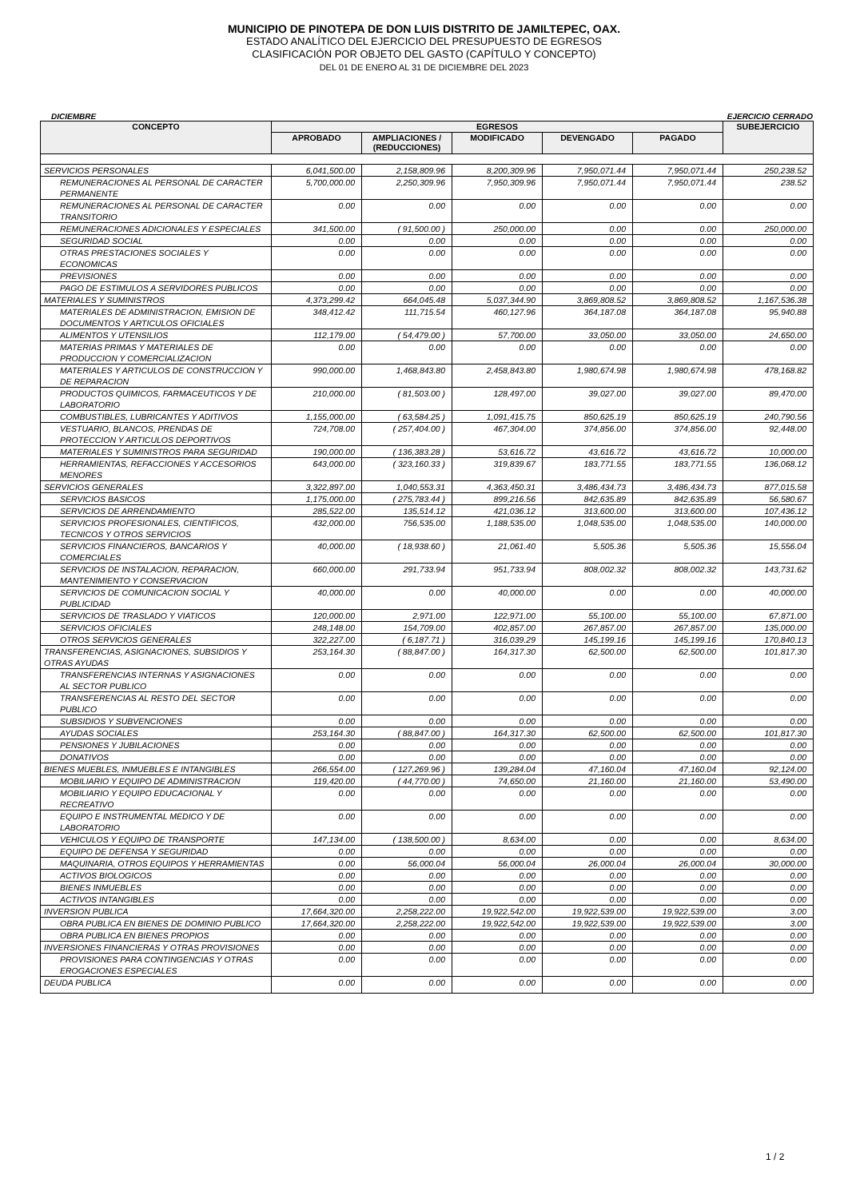MUNICIPIO DE PINOTEPA DE DON LUIS DISTRITO DE JAMILTEPEC, OAX.
ESTADO ANALÍTICO DEL EJERCICIO DEL PRESUPUESTO DE EGRESOS
CLASIFICACIÓN POR OBJETO DEL GASTO (CAPÍTULO Y CONCEPTO)
DEL 01 DE ENERO AL 31 DE DICIEMBRE DEL 2023
DICIEMBRE EJERCICIO CERRADO
| CONCEPTO | EGRESOS | | | | | SUBEJERCICIO |
| --- | --- | --- | --- | --- | --- | --- |
| | APROBADO | AMPLIACIONES / (REDUCCIONES) | MODIFICADO | DEVENGADO | PAGADO | |
| SERVICIOS PERSONALES | 6,041,500.00 | 2,158,809.96 | 8,200,309.96 | 7,950,071.44 | 7,950,071.44 | 250,238.52 |
| REMUNERACIONES AL PERSONAL DE CARACTER PERMANENTE | 5,700,000.00 | 2,250,309.96 | 7,950,309.96 | 7,950,071.44 | 7,950,071.44 | 238.52 |
| REMUNERACIONES AL PERSONAL DE CARACTER TRANSITORIO | 0.00 | 0.00 | 0.00 | 0.00 | 0.00 | 0.00 |
| REMUNERACIONES ADICIONALES Y ESPECIALES | 341,500.00 | ( 91,500.00 ) | 250,000.00 | 0.00 | 0.00 | 250,000.00 |
| SEGURIDAD SOCIAL | 0.00 | 0.00 | 0.00 | 0.00 | 0.00 | 0.00 |
| OTRAS PRESTACIONES SOCIALES Y ECONOMICAS | 0.00 | 0.00 | 0.00 | 0.00 | 0.00 | 0.00 |
| PREVISIONES | 0.00 | 0.00 | 0.00 | 0.00 | 0.00 | 0.00 |
| PAGO DE ESTIMULOS A SERVIDORES PUBLICOS | 0.00 | 0.00 | 0.00 | 0.00 | 0.00 | 0.00 |
| MATERIALES Y SUMINISTROS | 4,373,299.42 | 664,045.48 | 5,037,344.90 | 3,869,808.52 | 3,869,808.52 | 1,167,536.38 |
| MATERIALES DE ADMINISTRACION, EMISION DE DOCUMENTOS Y ARTICULOS OFICIALES | 348,412.42 | 111,715.54 | 460,127.96 | 364,187.08 | 364,187.08 | 95,940.88 |
| ALIMENTOS Y UTENSILIOS | 112,179.00 | ( 54,479.00 ) | 57,700.00 | 33,050.00 | 33,050.00 | 24,650.00 |
| MATERIAS PRIMAS Y MATERIALES DE PRODUCCION Y COMERCIALIZACION | 0.00 | 0.00 | 0.00 | 0.00 | 0.00 | 0.00 |
| MATERIALES Y ARTICULOS DE CONSTRUCCION Y DE REPARACION | 990,000.00 | 1,468,843.80 | 2,458,843.80 | 1,980,674.98 | 1,980,674.98 | 478,168.82 |
| PRODUCTOS QUIMICOS, FARMACEUTICOS Y DE LABORATORIO | 210,000.00 | ( 81,503.00 ) | 128,497.00 | 39,027.00 | 39,027.00 | 89,470.00 |
| COMBUSTIBLES, LUBRICANTES Y ADITIVOS | 1,155,000.00 | ( 63,584.25 ) | 1,091,415.75 | 850,625.19 | 850,625.19 | 240,790.56 |
| VESTUARIO, BLANCOS, PRENDAS DE PROTECCION Y ARTICULOS DEPORTIVOS | 724,708.00 | ( 257,404.00 ) | 467,304.00 | 374,856.00 | 374,856.00 | 92,448.00 |
| MATERIALES Y SUMINISTROS PARA SEGURIDAD | 190,000.00 | ( 136,383.28 ) | 53,616.72 | 43,616.72 | 43,616.72 | 10,000.00 |
| HERRAMIENTAS, REFACCIONES Y ACCESORIOS MENORES | 643,000.00 | ( 323,160.33 ) | 319,839.67 | 183,771.55 | 183,771.55 | 136,068.12 |
| SERVICIOS GENERALES | 3,322,897.00 | 1,040,553.31 | 4,363,450.31 | 3,486,434.73 | 3,486,434.73 | 877,015.58 |
| SERVICIOS BASICOS | 1,175,000.00 | ( 275,783.44 ) | 899,216.56 | 842,635.89 | 842,635.89 | 56,580.67 |
| SERVICIOS DE ARRENDAMIENTO | 285,522.00 | 135,514.12 | 421,036.12 | 313,600.00 | 313,600.00 | 107,436.12 |
| SERVICIOS PROFESIONALES, CIENTIFICOS, TECNICOS Y OTROS SERVICIOS | 432,000.00 | 756,535.00 | 1,188,535.00 | 1,048,535.00 | 1,048,535.00 | 140,000.00 |
| SERVICIOS FINANCIEROS, BANCARIOS Y COMERCIALES | 40,000.00 | ( 18,938.60 ) | 21,061.40 | 5,505.36 | 5,505.36 | 15,556.04 |
| SERVICIOS DE INSTALACION, REPARACION, MANTENIMIENTO Y CONSERVACION | 660,000.00 | 291,733.94 | 951,733.94 | 808,002.32 | 808,002.32 | 143,731.62 |
| SERVICIOS DE COMUNICACION SOCIAL Y PUBLICIDAD | 40,000.00 | 0.00 | 40,000.00 | 0.00 | 0.00 | 40,000.00 |
| SERVICIOS DE TRASLADO Y VIATICOS | 120,000.00 | 2,971.00 | 122,971.00 | 55,100.00 | 55,100.00 | 67,871.00 |
| SERVICIOS OFICIALES | 248,148.00 | 154,709.00 | 402,857.00 | 267,857.00 | 267,857.00 | 135,000.00 |
| OTROS SERVICIOS GENERALES | 322,227.00 | ( 6,187.71 ) | 316,039.29 | 145,199.16 | 145,199.16 | 170,840.13 |
| TRANSFERENCIAS, ASIGNACIONES, SUBSIDIOS Y OTRAS AYUDAS | 253,164.30 | ( 88,847.00 ) | 164,317.30 | 62,500.00 | 62,500.00 | 101,817.30 |
| TRANSFERENCIAS INTERNAS Y ASIGNACIONES AL SECTOR PUBLICO | 0.00 | 0.00 | 0.00 | 0.00 | 0.00 | 0.00 |
| TRANSFERENCIAS AL RESTO DEL SECTOR PUBLICO | 0.00 | 0.00 | 0.00 | 0.00 | 0.00 | 0.00 |
| SUBSIDIOS Y SUBVENCIONES | 0.00 | 0.00 | 0.00 | 0.00 | 0.00 | 0.00 |
| AYUDAS SOCIALES | 253,164.30 | ( 88,847.00 ) | 164,317.30 | 62,500.00 | 62,500.00 | 101,817.30 |
| PENSIONES Y JUBILACIONES | 0.00 | 0.00 | 0.00 | 0.00 | 0.00 | 0.00 |
| DONATIVOS | 0.00 | 0.00 | 0.00 | 0.00 | 0.00 | 0.00 |
| BIENES MUEBLES, INMUEBLES E INTANGIBLES | 266,554.00 | ( 127,269.96 ) | 139,284.04 | 47,160.04 | 47,160.04 | 92,124.00 |
| MOBILIARIO Y EQUIPO DE ADMINISTRACION | 119,420.00 | ( 44,770.00 ) | 74,650.00 | 21,160.00 | 21,160.00 | 53,490.00 |
| MOBILIARIO Y EQUIPO EDUCACIONAL Y RECREATIVO | 0.00 | 0.00 | 0.00 | 0.00 | 0.00 | 0.00 |
| EQUIPO E INSTRUMENTAL MEDICO Y DE LABORATORIO | 0.00 | 0.00 | 0.00 | 0.00 | 0.00 | 0.00 |
| VEHICULOS Y EQUIPO DE TRANSPORTE | 147,134.00 | ( 138,500.00 ) | 8,634.00 | 0.00 | 0.00 | 8,634.00 |
| EQUIPO DE DEFENSA Y SEGURIDAD | 0.00 | 0.00 | 0.00 | 0.00 | 0.00 | 0.00 |
| MAQUINARIA, OTROS EQUIPOS Y HERRAMIENTAS | 0.00 | 56,000.04 | 56,000.04 | 26,000.04 | 26,000.04 | 30,000.00 |
| ACTIVOS BIOLOGICOS | 0.00 | 0.00 | 0.00 | 0.00 | 0.00 | 0.00 |
| BIENES INMUEBLES | 0.00 | 0.00 | 0.00 | 0.00 | 0.00 | 0.00 |
| ACTIVOS INTANGIBLES | 0.00 | 0.00 | 0.00 | 0.00 | 0.00 | 0.00 |
| INVERSION PUBLICA | 17,664,320.00 | 2,258,222.00 | 19,922,542.00 | 19,922,539.00 | 19,922,539.00 | 3.00 |
| OBRA PUBLICA EN BIENES DE DOMINIO PUBLICO | 17,664,320.00 | 2,258,222.00 | 19,922,542.00 | 19,922,539.00 | 19,922,539.00 | 3.00 |
| OBRA PUBLICA EN BIENES PROPIOS | 0.00 | 0.00 | 0.00 | 0.00 | 0.00 | 0.00 |
| INVERSIONES FINANCIERAS Y OTRAS PROVISIONES | 0.00 | 0.00 | 0.00 | 0.00 | 0.00 | 0.00 |
| PROVISIONES PARA CONTINGENCIAS Y OTRAS EROGACIONES ESPECIALES | 0.00 | 0.00 | 0.00 | 0.00 | 0.00 | 0.00 |
| DEUDA PUBLICA | 0.00 | 0.00 | 0.00 | 0.00 | 0.00 | 0.00 |
1 / 2